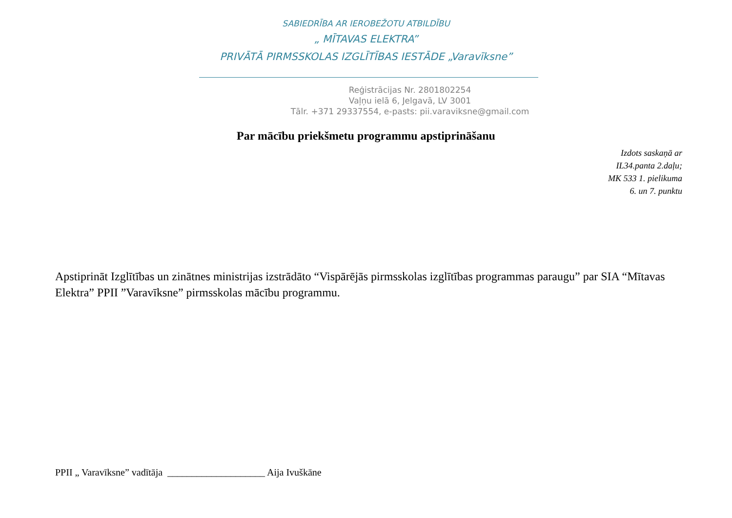SABIEDRĪBA AR IEROBEŽOTU ATBILDĪBU
„ MĪTAVAS ELEKTRA”
PRIVĀTĀ PIRMSSKOLAS IZGLĪTĪBAS IESTĀDE „Varavīksne”
Reģistrācijas Nr. 2801802254
Vaļņu ielā 6, Jelgavā, LV 3001
Tālr. +371 29337554, e-pasts: pii.varaviksne@gmail.com
Par mācību priekšmetu programmu apstiprināšanu
Izdots saskaņā ar
IL34.panta 2.daļu;
MK 533 1. pielikuma
6. un 7. punktu
Apstiprināt Izglītības un zinātnes ministrijas izstrādāto “Vispārējās pirmsskolas izglītības programmas paraugu” par SIA “Mītavas Elektra” PPII ”Varavīksne” pirmsskolas mācību programmu.
PPII „ Varavīksne” vadītāja ____________________ Aija Ivuškāne